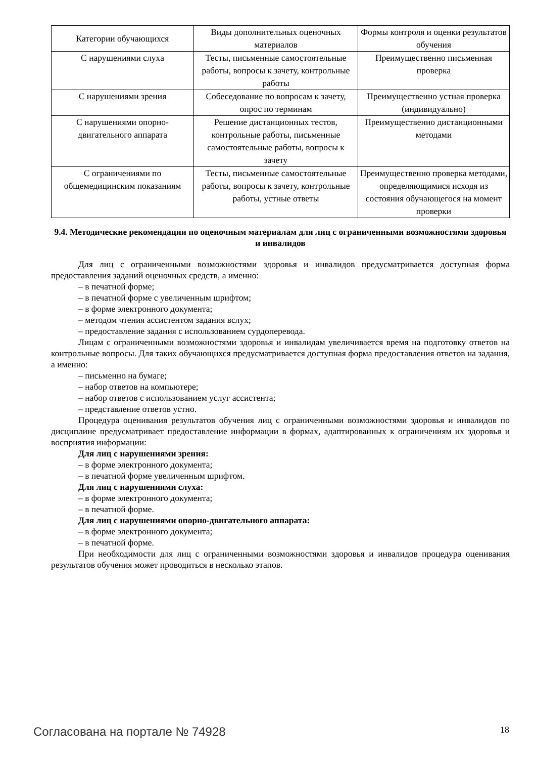| Категории обучающихся | Виды дополнительных оценочных материалов | Формы контроля и оценки результатов обучения |
| С нарушениями слуха | Тесты, письменные самостоятельные работы, вопросы к зачету, контрольные работы | Преимущественно письменная проверка |
| С нарушениями зрения | Собеседование по вопросам к зачету, опрос по терминам | Преимущественно устная проверка (индивидуально) |
| С нарушениями опорно-двигательного аппарата | Решение дистанционных тестов, контрольные работы, письменные самостоятельные работы, вопросы к зачету | Преимущественно дистанционными методами |
| С ограничениями по общемедицинским показаниям | Тесты, письменные самостоятельные работы, вопросы к зачету, контрольные работы, устные ответы | Преимущественно проверка методами, определяющимися исходя из состояния обучающегося на момент проверки |
9.4. Методические рекомендации по оценочным материалам для лиц с ограниченными возможностями здоровья и инвалидов
Для лиц с ограниченными возможностями здоровья и инвалидов предусматривается доступная форма предоставления заданий оценочных средств, а именно:
– в печатной форме;
– в печатной форме с увеличенным шрифтом;
– в форме электронного документа;
– методом чтения ассистентом задания вслух;
– предоставление задания с использованием сурдоперевода.
Лицам с ограниченными возможностями здоровья и инвалидам увеличивается время на подготовку ответов на контрольные вопросы. Для таких обучающихся предусматривается доступная форма предоставления ответов на задания, а именно:
– письменно на бумаге;
– набор ответов на компьютере;
– набор ответов с использованием услуг ассистента;
– представление ответов устно.
Процедура оценивания результатов обучения лиц с ограниченными возможностями здоровья и инвалидов по дисциплине предусматривает предоставление информации в формах, адаптированных к ограничениям их здоровья и восприятия информации:
Для лиц с нарушениями зрения:
– в форме электронного документа;
– в печатной форме увеличенным шрифтом.
Для лиц с нарушениями слуха:
– в форме электронного документа;
– в печатной форме.
Для лиц с нарушениями опорно-двигательного аппарата:
– в форме электронного документа;
– в печатной форме.
При необходимости для лиц с ограниченными возможностями здоровья и инвалидов процедура оценивания результатов обучения может проводиться в несколько этапов.
Согласована на портале № 74928 18